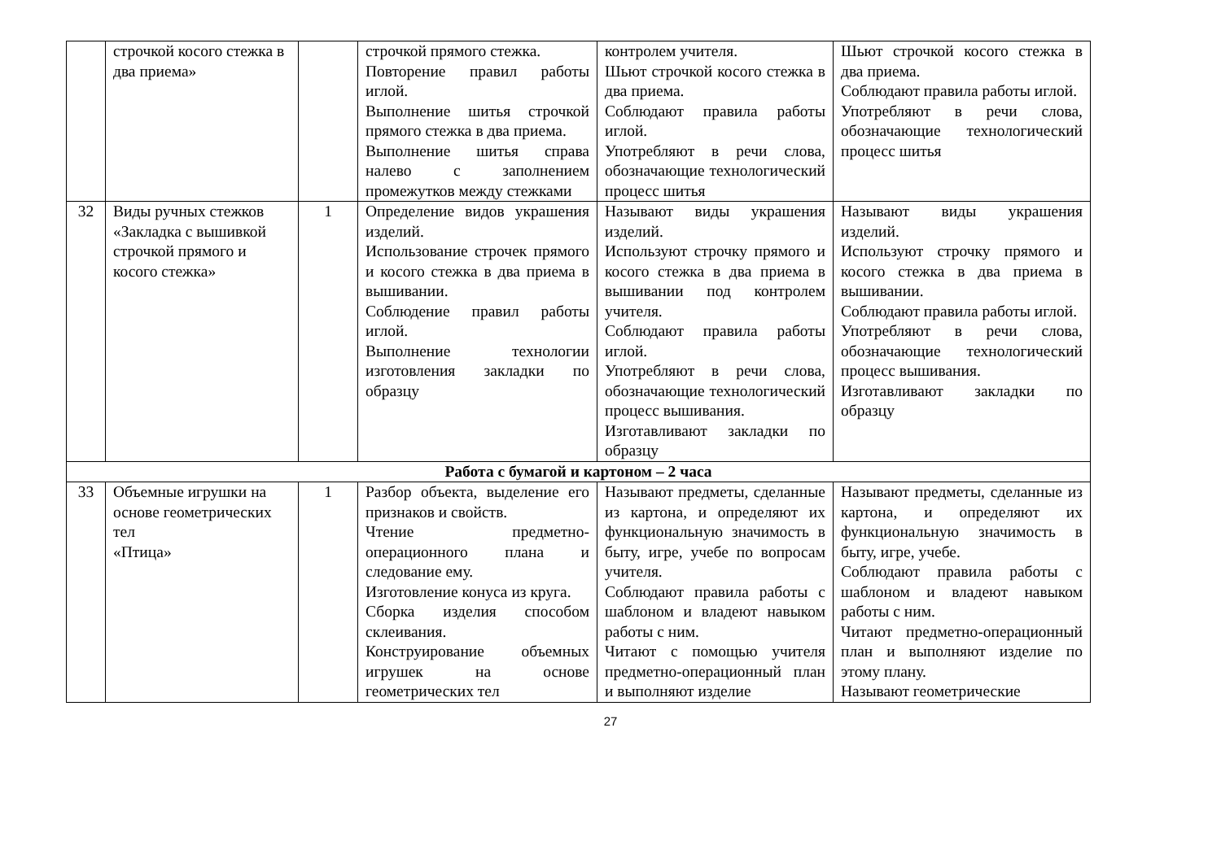| | строчкой косого стежка в два приема» | | строчкой прямого стежка. Повторение правил работы иглой. Выполнение шитья строчкой прямого стежка в два приема. Выполнение шитья справа налево с заполнением промежутков между стежками | контролем учителя. Шьют строчкой косого стежка в два приема. Соблюдают правила работы иглой. Употребляют в речи слова, обозначающие технологический процесс шитья | Шьют строчкой косого стежка в два приема. Соблюдают правила работы иглой. Употребляют в речи слова, обозначающие технологический процесс шитья |
| 32 | Виды ручных стежков «Закладка с вышивкой строчкой прямого и косого стежка» | 1 | Определение видов украшения изделий. Использование строчек прямого и косого стежка в два приема в вышивании. Соблюдение правил работы иглой. Выполнение технологии изготовления закладки по образцу | Называют виды украшения изделий. Используют строчку прямого и косого стежка в два приема в вышивании под контролем учителя. Соблюдают правила работы иглой. Употребляют в речи слова, обозначающие технологический процесс вышивания. Изготавливают закладки по образцу | Называют виды украшения изделий. Используют строчку прямого и косого стежка в два приема в вышивании. Соблюдают правила работы иглой. Употребляют в речи слова, обозначающие технологический процесс вышивания. Изготавливают закладки по образцу |
| Работа с бумагой и картоном – 2 часа | | | | | |
| 33 | Объемные игрушки на основе геометрических тел «Птица» | 1 | Разбор объекта, выделение его признаков и свойств. Чтение предметно-операционного плана и следование ему. Изготовление конуса из круга. Сборка изделия способом склеивания. Конструирование объемных игрушек на основе геометрических тел | Называют предметы, сделанные из картона, и определяют их функциональную значимость в быту, игре, учебе по вопросам учителя. Соблюдают правила работы с шаблоном и владеют навыком работы с ним. Читают с помощью учителя предметно-операционный план и выполняют изделие | Называют предметы, сделанные из картона, и определяют их функциональную значимость в быту, игре, учебе. Соблюдают правила работы с шаблоном и владеют навыком работы с ним. Читают предметно-операционный план и выполняют изделие по этому плану. Называют геометрические |
27